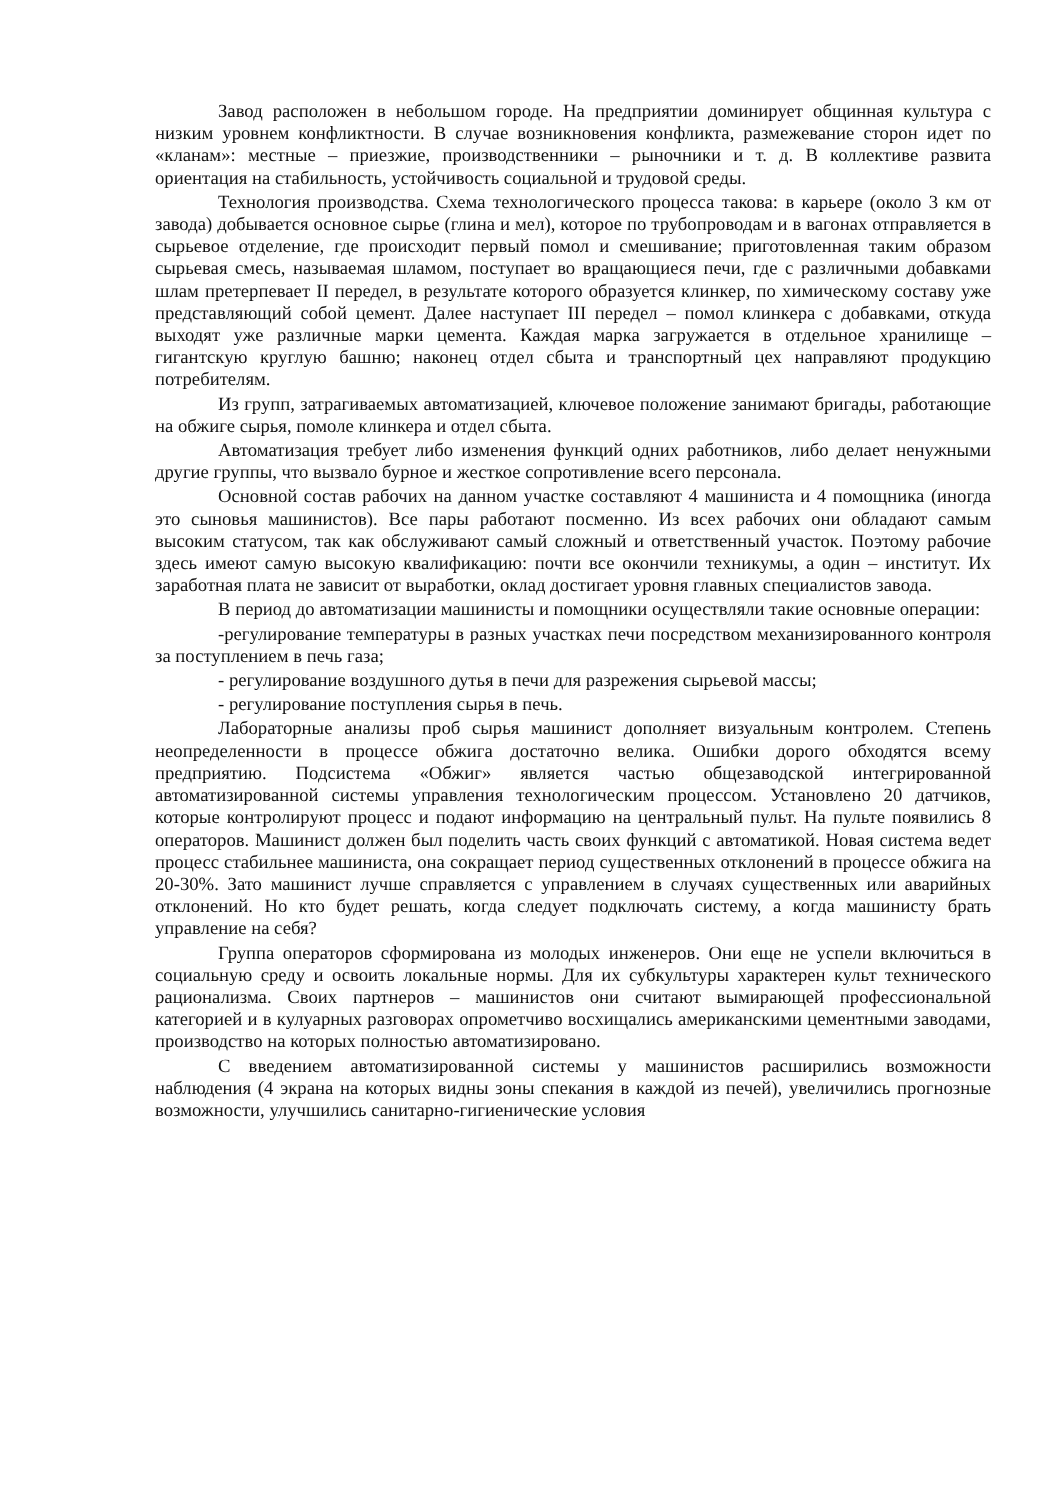Завод расположен в небольшом городе. На предприятии доминирует общинная культура с низким уровнем конфликтности. В случае возникновения конфликта, размежевание сторон идет по «кланам»: местные – приезжие, производственники – рыночники и т. д. В коллективе развита ориентация на стабильность, устойчивость социальной и трудовой среды.
Технология производства. Схема технологического процесса такова: в карьере (около 3 км от завода) добывается основное сырье (глина и мел), которое по трубопроводам и в вагонах отправляется в сырьевое отделение, где происходит первый помол и смешивание; приготовленная таким образом сырьевая смесь, называемая шламом, поступает во вращающиеся печи, где с различными добавками шлам претерпевает II передел, в результате которого образуется клинкер, по химическому составу уже представляющий собой цемент. Далее наступает III передел – помол клинкера с добавками, откуда выходят уже различные марки цемента. Каждая марка загружается в отдельное хранилище – гигантскую круглую башню; наконец отдел сбыта и транспортный цех направляют продукцию потребителям.
Из групп, затрагиваемых автоматизацией, ключевое положение занимают бригады, работающие на обжиге сырья, помоле клинкера и отдел сбыта.
Автоматизация требует либо изменения функций одних работников, либо делает ненужными другие группы, что вызвало бурное и жесткое сопротивление всего персонала.
Основной состав рабочих на данном участке составляют 4 машиниста и 4 помощника (иногда это сыновья машинистов). Все пары работают посменно. Из всех рабочих они обладают самым высоким статусом, так как обслуживают самый сложный и ответственный участок. Поэтому рабочие здесь имеют самую высокую квалификацию: почти все окончили техникумы, а один – институт. Их заработная плата не зависит от выработки, оклад достигает уровня главных специалистов завода.
В период до автоматизации машинисты и помощники осуществляли такие основные операции:
-регулирование температуры в разных участках печи посредством механизированного контроля за поступлением в печь газа;
- регулирование воздушного дутья в печи для разрежения сырьевой массы;
- регулирование поступления сырья в печь.
Лабораторные анализы проб сырья машинист дополняет визуальным контролем. Степень неопределенности в процессе обжига достаточно велика. Ошибки дорого обходятся всему предприятию. Подсистема «Обжиг» является частью общезаводской интегрированной автоматизированной системы управления технологическим процессом. Установлено 20 датчиков, которые контролируют процесс и подают информацию на центральный пульт. На пульте появились 8 операторов. Машинист должен был поделить часть своих функций с автоматикой. Новая система ведет процесс стабильнее машиниста, она сокращает период существенных отклонений в процессе обжига на 20-30%. Зато машинист лучше справляется с управлением в случаях существенных или аварийных отклонений. Но кто будет решать, когда следует подключать систему, а когда машинисту брать управление на себя?
Группа операторов сформирована из молодых инженеров. Они еще не успели включиться в социальную среду и освоить локальные нормы. Для их субкультуры характерен культ технического рационализма. Своих партнеров – машинистов они считают вымирающей профессиональной категорией и в кулуарных разговорах опрометчиво восхищались американскими цементными заводами, производство на которых полностью автоматизировано.
С введением автоматизированной системы у машинистов расширились возможности наблюдения (4 экрана на которых видны зоны спекания в каждой из печей), увеличились прогнозные возможности, улучшились санитарно-гигиенические условия